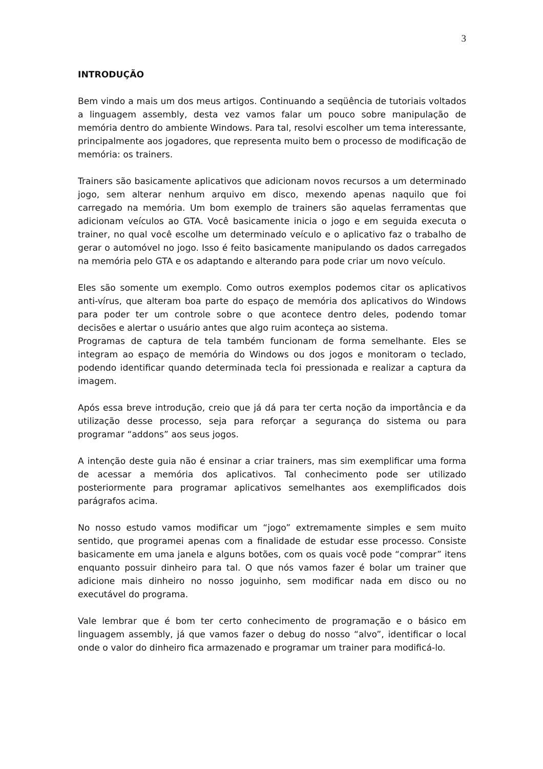3
INTRODUÇÃO
Bem vindo a mais um dos meus artigos. Continuando a seqüência de tutoriais voltados a linguagem assembly, desta vez vamos falar um pouco sobre manipulação de memória dentro do ambiente Windows. Para tal, resolvi escolher um tema interessante, principalmente aos jogadores, que representa muito bem o processo de modificação de memória: os trainers.
Trainers são basicamente aplicativos que adicionam novos recursos a um determinado jogo, sem alterar nenhum arquivo em disco, mexendo apenas naquilo que foi carregado na memória. Um bom exemplo de trainers são aquelas ferramentas que adicionam veículos ao GTA. Você basicamente inicia o jogo e em seguida executa o trainer, no qual você escolhe um determinado veículo e o aplicativo faz o trabalho de gerar o automóvel no jogo. Isso é feito basicamente manipulando os dados carregados na memória pelo GTA e os adaptando e alterando para pode criar um novo veículo.
Eles são somente um exemplo. Como outros exemplos podemos citar os aplicativos anti-vírus, que alteram boa parte do espaço de memória dos aplicativos do Windows para poder ter um controle sobre o que acontece dentro deles, podendo tomar decisões e alertar o usuário antes que algo ruim aconteça ao sistema.
Programas de captura de tela também funcionam de forma semelhante. Eles se integram ao espaço de memória do Windows ou dos jogos e monitoram o teclado, podendo identificar quando determinada tecla foi pressionada e realizar a captura da imagem.
Após essa breve introdução, creio que já dá para ter certa noção da importância e da utilização desse processo, seja para reforçar a segurança do sistema ou para programar “addons” aos seus jogos.
A intenção deste guia não é ensinar a criar trainers, mas sim exemplificar uma forma de acessar a memória dos aplicativos. Tal conhecimento pode ser utilizado posteriormente para programar aplicativos semelhantes aos exemplificados dois parágrafos acima.
No nosso estudo vamos modificar um “jogo” extremamente simples e sem muito sentido, que programei apenas com a finalidade de estudar esse processo. Consiste basicamente em uma janela e alguns botões, com os quais você pode “comprar” itens enquanto possuir dinheiro para tal. O que nós vamos fazer é bolar um trainer que adicione mais dinheiro no nosso joguinho, sem modificar nada em disco ou no executável do programa.
Vale lembrar que é bom ter certo conhecimento de programação e o básico em linguagem assembly, já que vamos fazer o debug do nosso “alvo”, identificar o local onde o valor do dinheiro fica armazenado e programar um trainer para modificá-lo.